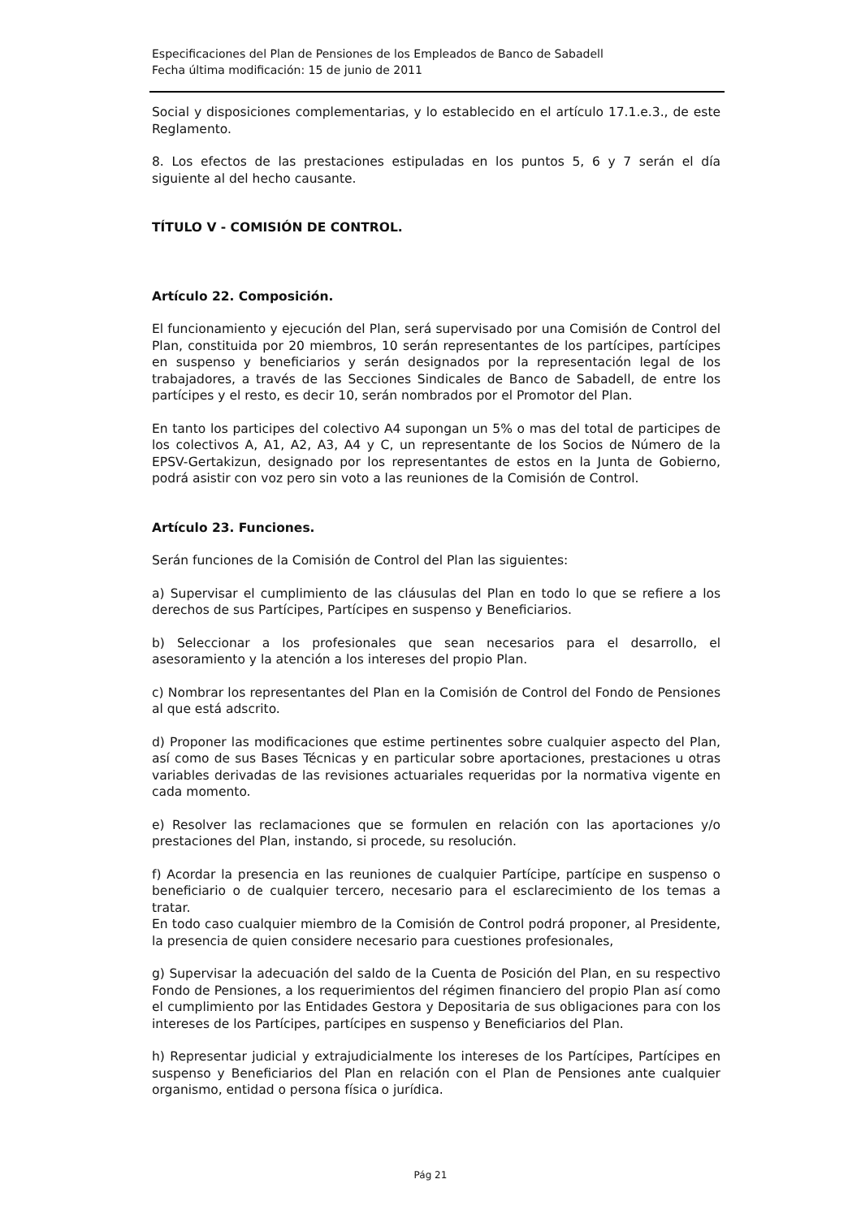Especificaciones del Plan de Pensiones de los Empleados de Banco de Sabadell
Fecha última modificación: 15 de junio de 2011
Social y disposiciones complementarias, y lo establecido en el artículo 17.1.e.3., de este Reglamento.
8. Los efectos de las prestaciones estipuladas en los puntos 5, 6 y 7 serán el día siguiente al del hecho causante.
TÍTULO V - COMISIÓN DE CONTROL.
Artículo 22. Composición.
El funcionamiento y ejecución del Plan, será supervisado por una Comisión de Control del Plan, constituida por 20 miembros, 10 serán representantes de los partícipes, partícipes en suspenso y beneficiarios y serán designados por la representación legal de los trabajadores, a través de las Secciones Sindicales de Banco de Sabadell, de entre los partícipes y el resto, es decir 10, serán nombrados por el Promotor del Plan.
En tanto los participes del colectivo A4 supongan un 5% o mas del total de participes de los colectivos A, A1, A2, A3, A4 y C, un representante de los Socios de Número de la EPSV-Gertakizun, designado por los representantes de estos en la Junta de Gobierno, podrá asistir con voz pero sin voto a las reuniones de la Comisión de Control.
Artículo 23. Funciones.
Serán funciones de la Comisión de Control del Plan las siguientes:
a) Supervisar el cumplimiento de las cláusulas del Plan en todo lo que se refiere a los derechos de sus Partícipes, Partícipes en suspenso y Beneficiarios.
b) Seleccionar a los profesionales que sean necesarios para el desarrollo, el asesoramiento y la atención a los intereses del propio Plan.
c) Nombrar los representantes del Plan en la Comisión de Control del Fondo de Pensiones al que está adscrito.
d) Proponer las modificaciones que estime pertinentes sobre cualquier aspecto del Plan, así como de sus Bases Técnicas y en particular sobre aportaciones, prestaciones u otras variables derivadas de las revisiones actuariales requeridas por la normativa vigente en cada momento.
e) Resolver las reclamaciones que se formulen en relación con las aportaciones y/o prestaciones del Plan, instando, si procede, su resolución.
f) Acordar la presencia en las reuniones de cualquier Partícipe, partícipe en suspenso o beneficiario o de cualquier tercero, necesario para el esclarecimiento de los temas a tratar.
En todo caso cualquier miembro de la Comisión de Control podrá proponer, al Presidente, la presencia de quien considere necesario para cuestiones profesionales,
g) Supervisar la adecuación del saldo de la Cuenta de Posición del Plan, en su respectivo Fondo de Pensiones, a los requerimientos del régimen financiero del propio Plan así como el cumplimiento por las Entidades Gestora y Depositaria de sus obligaciones para con los intereses de los Partícipes, partícipes en suspenso y Beneficiarios del Plan.
h) Representar judicial y extrajudicialmente los intereses de los Partícipes, Partícipes en suspenso y Beneficiarios del Plan en relación con el Plan de Pensiones ante cualquier organismo, entidad o persona física o jurídica.
Pág 21